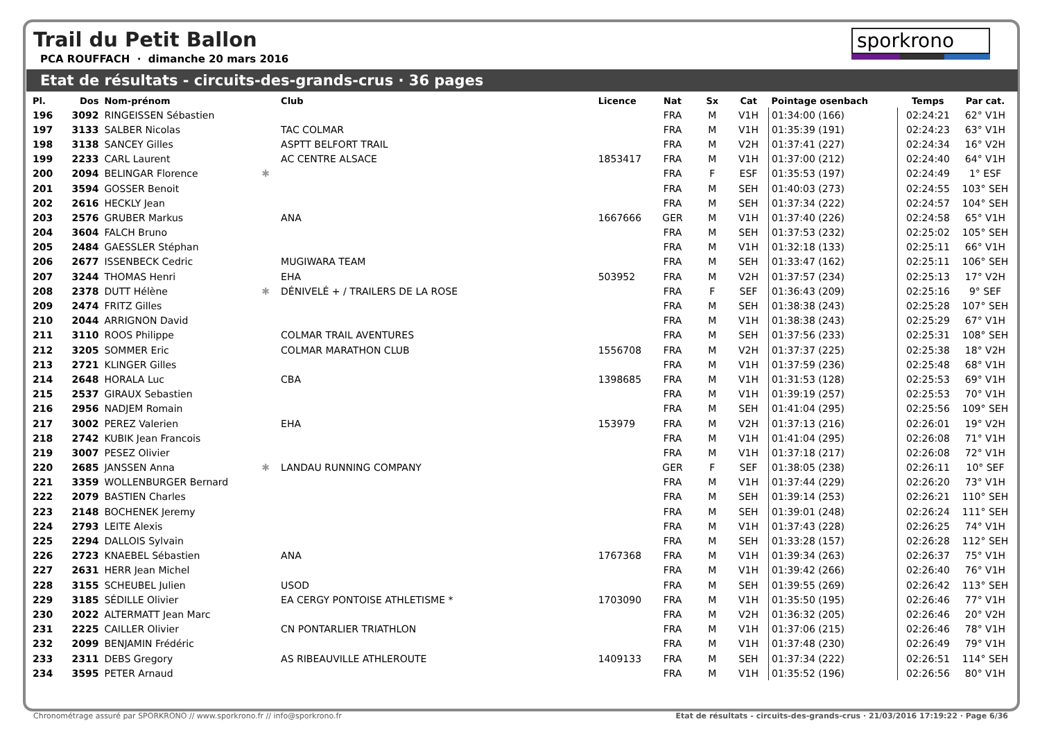Trail du Petit Ballon
PCA ROUFFACH · dimanche 20 mars 2016
sporkrono
Etat de résultats - circuits-des-grands-crus · 36 pages
| Pl. | Dos | Nom-prénom | | Club | Licence | Nat | Sx | Cat | Pointage osenbach | Temps | Par cat. |
| --- | --- | --- | --- | --- | --- | --- | --- | --- | --- | --- | --- |
| 196 | 3092 | RINGEISSEN Sébastien | | | | FRA | M | V1H | 01:34:00 (166) | 02:24:21 | 62° V1H |
| 197 | 3133 | SALBER Nicolas | | TAC COLMAR | | FRA | M | V1H | 01:35:39 (191) | 02:24:23 | 63° V1H |
| 198 | 3138 | SANCEY Gilles | | ASPTT BELFORT TRAIL | | FRA | M | V2H | 01:37:41 (227) | 02:24:34 | 16° V2H |
| 199 | 2233 | CARL Laurent | | AC CENTRE ALSACE | 1853417 | FRA | M | V1H | 01:37:00 (212) | 02:24:40 | 64° V1H |
| 200 | 2094 | BELINGAR Florence | ✱ | | | FRA | F | ESF | 01:35:53 (197) | 02:24:49 | 1° ESF |
| 201 | 3594 | GOSSER Benoit | | | | FRA | M | SEH | 01:40:03 (273) | 02:24:55 | 103° SEH |
| 202 | 2616 | HECKLY Jean | | | | FRA | M | SEH | 01:37:34 (222) | 02:24:57 | 104° SEH |
| 203 | 2576 | GRUBER Markus | | ANA | 1667666 | GER | M | V1H | 01:37:40 (226) | 02:24:58 | 65° V1H |
| 204 | 3604 | FALCH Bruno | | | | FRA | M | SEH | 01:37:53 (232) | 02:25:02 | 105° SEH |
| 205 | 2484 | GAESSLER Stéphan | | | | FRA | M | V1H | 01:32:18 (133) | 02:25:11 | 66° V1H |
| 206 | 2677 | ISSENBECK Cedric | | MUGIWARA TEAM | | FRA | M | SEH | 01:33:47 (162) | 02:25:11 | 106° SEH |
| 207 | 3244 | THOMAS Henri | | EHA | 503952 | FRA | M | V2H | 01:37:57 (234) | 02:25:13 | 17° V2H |
| 208 | 2378 | DUTT Hélène | ✱ | DÉNIVELÉ + / TRAILERS DE LA ROSE | | FRA | F | SEF | 01:36:43 (209) | 02:25:16 | 9° SEF |
| 209 | 2474 | FRITZ Gilles | | | | FRA | M | SEH | 01:38:38 (243) | 02:25:28 | 107° SEH |
| 210 | 2044 | ARRIGNON David | | | | FRA | M | V1H | 01:38:38 (243) | 02:25:29 | 67° V1H |
| 211 | 3110 | ROOS Philippe | | COLMAR TRAIL AVENTURES | | FRA | M | SEH | 01:37:56 (233) | 02:25:31 | 108° SEH |
| 212 | 3205 | SOMMER Eric | | COLMAR MARATHON CLUB | 1556708 | FRA | M | V2H | 01:37:37 (225) | 02:25:38 | 18° V2H |
| 213 | 2721 | KLINGER Gilles | | | | FRA | M | V1H | 01:37:59 (236) | 02:25:48 | 68° V1H |
| 214 | 2648 | HORALA Luc | | CBA | 1398685 | FRA | M | V1H | 01:31:53 (128) | 02:25:53 | 69° V1H |
| 215 | 2537 | GIRAUX Sebastien | | | | FRA | M | V1H | 01:39:19 (257) | 02:25:53 | 70° V1H |
| 216 | 2956 | NADJEM Romain | | | | FRA | M | SEH | 01:41:04 (295) | 02:25:56 | 109° SEH |
| 217 | 3002 | PEREZ Valerien | | EHA | 153979 | FRA | M | V2H | 01:37:13 (216) | 02:26:01 | 19° V2H |
| 218 | 2742 | KUBIK Jean Francois | | | | FRA | M | V1H | 01:41:04 (295) | 02:26:08 | 71° V1H |
| 219 | 3007 | PESEZ Olivier | | | | FRA | M | V1H | 01:37:18 (217) | 02:26:08 | 72° V1H |
| 220 | 2685 | JANSSEN Anna | ✱ | LANDAU RUNNING COMPANY | | GER | F | SEF | 01:38:05 (238) | 02:26:11 | 10° SEF |
| 221 | 3359 | WOLLENBURGER Bernard | | | | FRA | M | V1H | 01:37:44 (229) | 02:26:20 | 73° V1H |
| 222 | 2079 | BASTIEN Charles | | | | FRA | M | SEH | 01:39:14 (253) | 02:26:21 | 110° SEH |
| 223 | 2148 | BOCHENEK Jeremy | | | | FRA | M | SEH | 01:39:01 (248) | 02:26:24 | 111° SEH |
| 224 | 2793 | LEITE Alexis | | | | FRA | M | V1H | 01:37:43 (228) | 02:26:25 | 74° V1H |
| 225 | 2294 | DALLOIS Sylvain | | | | FRA | M | SEH | 01:33:28 (157) | 02:26:28 | 112° SEH |
| 226 | 2723 | KNAEBEL Sébastien | | ANA | 1767368 | FRA | M | V1H | 01:39:34 (263) | 02:26:37 | 75° V1H |
| 227 | 2631 | HERR Jean Michel | | | | FRA | M | V1H | 01:39:42 (266) | 02:26:40 | 76° V1H |
| 228 | 3155 | SCHEUBEL Julien | | USOD | | FRA | M | SEH | 01:39:55 (269) | 02:26:42 | 113° SEH |
| 229 | 3185 | SÉDILLE Olivier | | EA CERGY PONTOISE ATHLETISME * | 1703090 | FRA | M | V1H | 01:35:50 (195) | 02:26:46 | 77° V1H |
| 230 | 2022 | ALTERMATT Jean Marc | | | | FRA | M | V2H | 01:36:32 (205) | 02:26:46 | 20° V2H |
| 231 | 2225 | CAILLER Olivier | | CN PONTARLIER TRIATHLON | | FRA | M | V1H | 01:37:06 (215) | 02:26:46 | 78° V1H |
| 232 | 2099 | BENJAMIN Frédéric | | | | FRA | M | V1H | 01:37:48 (230) | 02:26:49 | 79° V1H |
| 233 | 2311 | DEBS Gregory | | AS RIBEAUVILLE ATHLEROUTE | 1409133 | FRA | M | SEH | 01:37:34 (222) | 02:26:51 | 114° SEH |
| 234 | 3595 | PETER Arnaud | | | | FRA | M | V1H | 01:35:52 (196) | 02:26:56 | 80° V1H |
Chronométrage assuré par SPORKRONO // www.sporkrono.fr // info@sporkrono.fr Etat de résultats - circuits-des-grands-crus · 21/03/2016 17:19:22 · Page 6/36